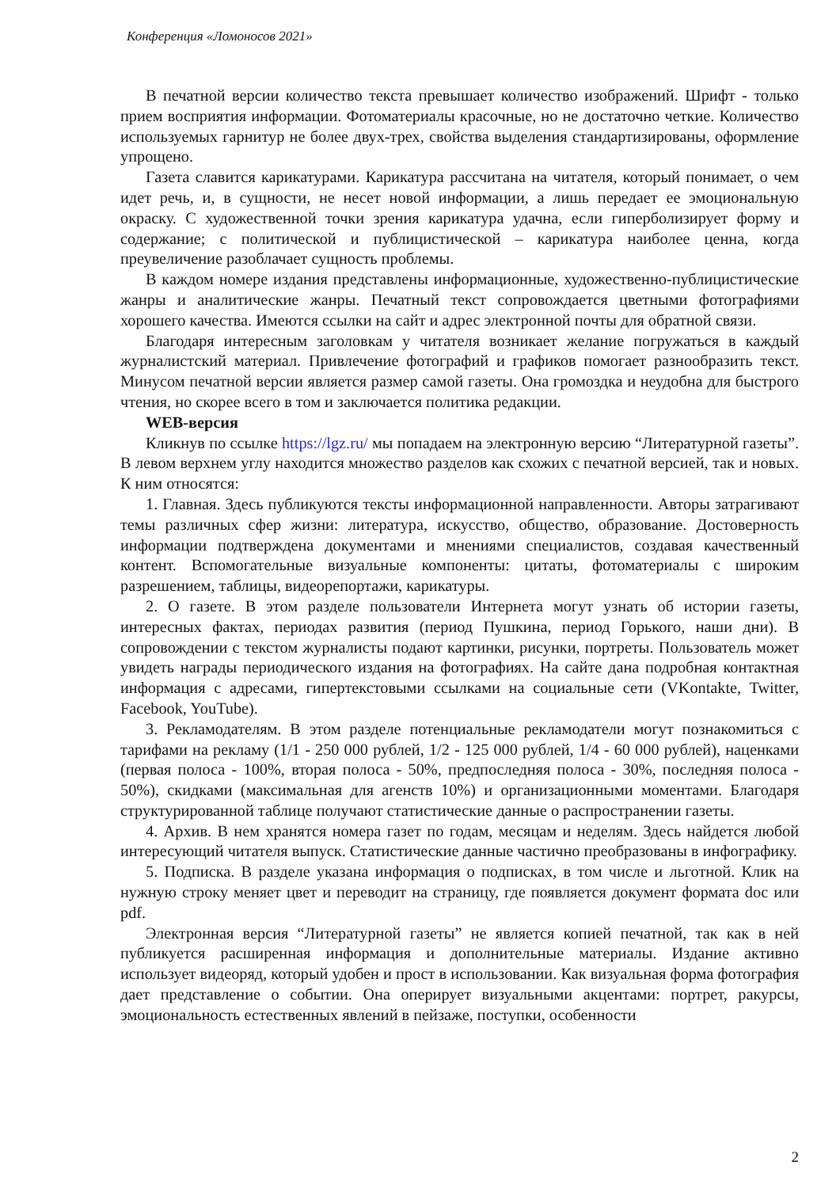Конференция «Ломоносов 2021»
В печатной версии количество текста превышает количество изображений. Шрифт - только прием восприятия информации. Фотоматериалы красочные, но не достаточно четкие. Количество используемых гарнитур не более двух-трех, свойства выделения стандартизированы, оформление упрощено.
Газета славится карикатурами. Карикатура рассчитана на читателя, который понимает, о чем идет речь, и, в сущности, не несет новой информации, а лишь передает ее эмоциональную окраску. С художественной точки зрения карикатура удачна, если гиперболизирует форму и содержание; с политической и публицистической – карикатура наиболее ценна, когда преувеличение разоблачает сущность проблемы.
В каждом номере издания представлены информационные, художественно-публицистические жанры и аналитические жанры. Печатный текст сопровождается цветными фотографиями хорошего качества. Имеются ссылки на сайт и адрес электронной почты для обратной связи.
Благодаря интересным заголовкам у читателя возникает желание погружаться в каждый журналистский материал. Привлечение фотографий и графиков помогает разнообразить текст. Минусом печатной версии является размер самой газеты. Она громоздка и неудобна для быстрого чтения, но скорее всего в том и заключается политика редакции.
WEB-версия
Кликнув по ссылке https://lgz.ru/ мы попадаем на электронную версию “Литературной газеты”. В левом верхнем углу находится множество разделов как схожих с печатной версией, так и новых. К ним относятся:
1. Главная. Здесь публикуются тексты информационной направленности. Авторы затрагивают темы различных сфер жизни: литература, искусство, общество, образование. Достоверность информации подтверждена документами и мнениями специалистов, создавая качественный контент. Вспомогательные визуальные компоненты: цитаты, фотоматериалы с широким разрешением, таблицы, видеорепортажи, карикатуры.
2. О газете. В этом разделе пользователи Интернета могут узнать об истории газеты, интересных фактах, периодах развития (период Пушкина, период Горького, наши дни). В сопровождении с текстом журналисты подают картинки, рисунки, портреты. Пользователь может увидеть награды периодического издания на фотографиях. На сайте дана подробная контактная информация с адресами, гипертекстовыми ссылками на социальные сети (VKontakte, Twitter, Facebook, YouTube).
3. Рекламодателям. В этом разделе потенциальные рекламодатели могут познакомиться с тарифами на рекламу (1/1 - 250 000 рублей, 1/2 - 125 000 рублей, 1/4 - 60 000 рублей), наценками (первая полоса - 100%, вторая полоса - 50%, предпоследняя полоса - 30%, последняя полоса - 50%), скидками (максимальная для агенств 10%) и организационными моментами. Благодаря структурированной таблице получают статистические данные о распространении газеты.
4. Архив. В нем хранятся номера газет по годам, месяцам и неделям. Здесь найдется любой интересующий читателя выпуск. Статистические данные частично преобразованы в инфографику.
5. Подписка. В разделе указана информация о подписках, в том числе и льготной. Клик на нужную строку меняет цвет и переводит на страницу, где появляется документ формата doc или pdf.
Электронная версия “Литературной газеты” не является копией печатной, так как в ней публикуется расширенная информация и дополнительные материалы. Издание активно использует видеоряд, который удобен и прост в использовании. Как визуальная форма фотография дает представление о событии. Она оперирует визуальными акцентами: портрет, ракурсы, эмоциональность естественных явлений в пейзаже, поступки, особенности
2